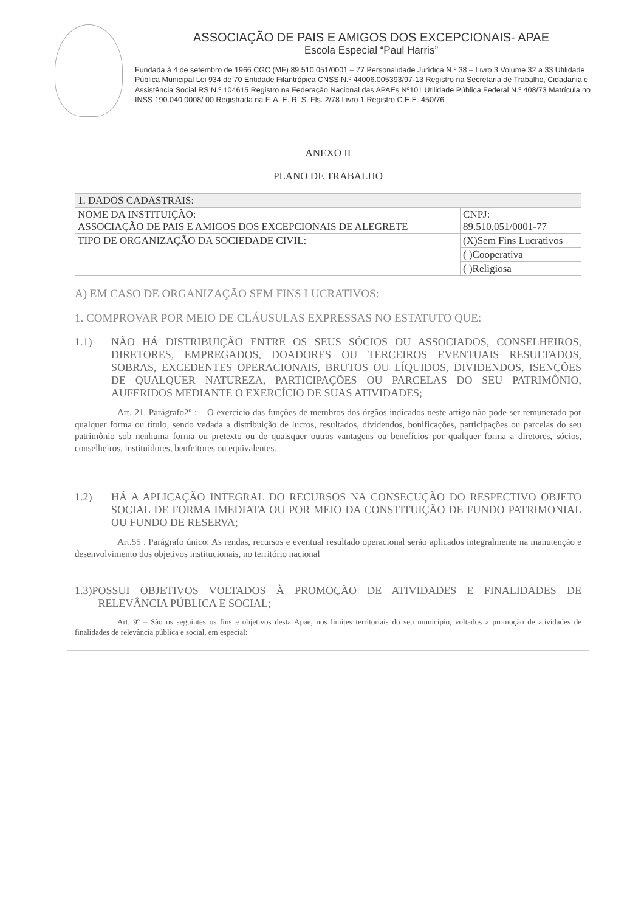ASSOCIAÇÃO DE PAIS E AMIGOS DOS EXCEPCIONAIS- APAE
Escola Especial “Paul Harris”
Fundada à 4 de setembro de 1966 CGC (MF) 89.510.051/0001 – 77 Personalidade Jurídica N.º 38 – Livro 3 Volume 32 a 33 Utilidade Pública Municipal Lei 934 de 70 Entidade Filantrópica CNSS N.º 44006.005393/97-13 Registro na Secretaria de Trabalho, Cidadania e Assistência Social RS N.º 104615 Registro na Federação Nacional das APAEs Nº101 Utilidade Pública Federal N.º 408/73 Matrícula no INSS 190.040.0008/ 00 Registrada na F. A. E. R. S. Fls. 2/78 Livro 1 Registro C.E.E. 450/76
ANEXO II
PLANO DE TRABALHO
| 1. DADOS CADASTRAIS: | |
| NOME DA INSTITUIÇÃO: ASSOCIAÇÃO DE PAIS E AMIGOS DOS EXCEPCIONAIS DE ALEGRETE | CNPJ: 89.510.051/0001-77 |
| TIPO DE ORGANIZAÇÃO DA SOCIEDADE CIVIL: | (X)Sem Fins Lucrativos |
| | ( )Cooperativa |
| | ( )Religiosa |
A) EM CASO DE ORGANIZAÇÃO SEM FINS LUCRATIVOS:
1. COMPROVAR POR MEIO DE CLÁUSULAS EXPRESSAS NO ESTATUTO QUE:
1.1) NÃO HÁ DISTRIBUIÇÃO ENTRE OS SEUS SÓCIOS OU ASSOCIADOS, CONSELHEIROS, DIRETORES, EMPREGADOS, DOADORES OU TERCEIROS EVENTUAIS RESULTADOS, SOBRAS, EXCEDENTES OPERACIONAIS, BRUTOS OU LÍQUIDOS, DIVIDENDOS, ISENÇÕES DE QUALQUER NATUREZA, PARTICIPAÇÕES OU PARCELAS DO SEU PATRIMÔNIO, AUFERIDOS MEDIANTE O EXERCÍCIO DE SUAS ATIVIDADES;
Art. 21. Parágrafo2º : – O exercício das funções de membros dos órgãos indicados neste artigo não pode ser remunerado por qualquer forma ou título, sendo vedada a distribuição de lucros, resultados, dividendos, bonificações, participações ou parcelas do seu patrimônio sob nenhuma forma ou pretexto ou de quaisquer outras vantagens ou benefícios por qualquer forma a diretores, sócios, conselheiros, instituidores, benfeitores ou equivalentes.
1.2) HÁ A APLICAÇÃO INTEGRAL DO RECURSOS NA CONSECUÇÃO DO RESPECTIVO OBJETO SOCIAL DE FORMA IMEDIATA OU POR MEIO DA CONSTITUIÇÃO DE FUNDO PATRIMONIAL OU FUNDO DE RESERVA;
Art.55 . Parágrafo único: As rendas, recursos e eventual resultado operacional serão aplicados integralmente na manutenção e desenvolvimento dos objetivos institucionais, no território nacional
1.3) P OSSUI OBJETIVOS VOLTADOS À PROMOÇÃO DE ATIVIDADES E FINALIDADES DE RELEVÂNCIA PÚBLICA E SOCIAL;
Art. 9º – São os seguintes os fins e objetivos desta Apae, nos limites territoriais do seu município, voltados a promoção de atividades de finalidades de relevância pública e social, em especial: